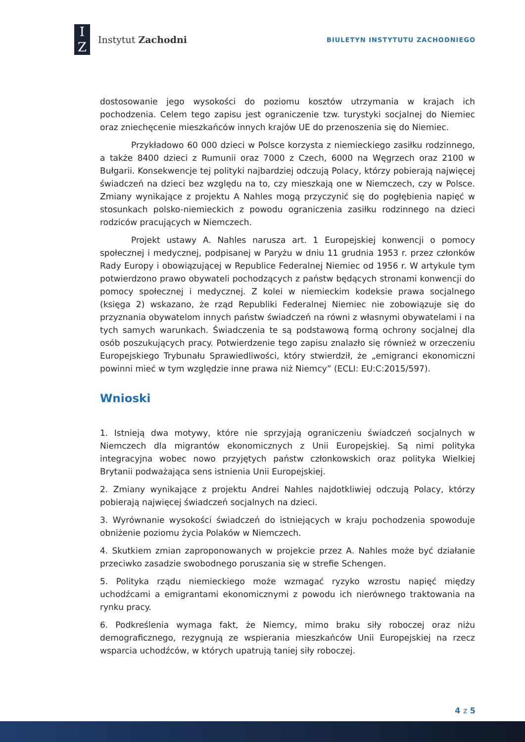I
Z
Instytut Zachodni
BIULETYN INSTYTUTU ZACHODNIEGO
dostosowanie jego wysokości do poziomu kosztów utrzymania w krajach ich pochodzenia. Celem tego zapisu jest ograniczenie tzw. turystyki socjalnej do Niemiec oraz zniechęcenie mieszkańców innych krajów UE do przenoszenia się do Niemiec.
Przykładowo 60 000 dzieci w Polsce korzysta z niemieckiego zasiłku rodzinnego, a także 8400 dzieci z Rumunii oraz 7000 z Czech, 6000 na Węgrzech oraz 2100 w Bułgarii. Konsekwencje tej polityki najbardziej odczują Polacy, którzy pobierają najwięcej świadczeń na dzieci bez względu na to, czy mieszkają one w Niemczech, czy w Polsce. Zmiany wynikające z projektu A Nahles mogą przyczynić się do pogłębienia napięć w stosunkach polsko-niemieckich z powodu ograniczenia zasiłku rodzinnego na dzieci rodziców pracujących w Niemczech.
Projekt ustawy A. Nahles narusza art. 1 Europejskiej konwencji o pomocy społecznej i medycznej, podpisanej w Paryżu w dniu 11 grudnia 1953 r. przez członków Rady Europy i obowiązującej w Republice Federalnej Niemiec od 1956 r. W artykule tym potwierdzono prawo obywateli pochodzących z państw będących stronami konwencji do pomocy społecznej i medycznej. Z kolei w niemieckim kodeksie prawa socjalnego (księga 2) wskazano, że rząd Republiki Federalnej Niemiec nie zobowiązuje się do przyznania obywatelom innych państw świadczeń na równi z własnymi obywatelami i na tych samych warunkach. Świadczenia te są podstawową formą ochrony socjalnej dla osób poszukujących pracy. Potwierdzenie tego zapisu znalazło się również w orzeczeniu Europejskiego Trybunału Sprawiedliwości, który stwierdził, że „emigranci ekonomiczni powinni mieć w tym względzie inne prawa niż Niemcy” (ECLI: EU:C:2015/597).
Wnioski
1. Istnieją dwa motywy, które nie sprzyjają ograniczeniu świadczeń socjalnych w Niemczech dla migrantów ekonomicznych z Unii Europejskiej. Są nimi polityka integracyjna wobec nowo przyjętych państw członkowskich oraz polityka Wielkiej Brytanii podważająca sens istnienia Unii Europejskiej.
2. Zmiany wynikające z projektu Andrei Nahles najdotkliwiej odczują Polacy, którzy pobierają najwięcej świadczeń socjalnych na dzieci.
3. Wyrównanie wysokości świadczeń do istniejących w kraju pochodzenia spowoduje obniżenie poziomu życia Polaków w Niemczech.
4. Skutkiem zmian zaproponowanych w projekcie przez A. Nahles może być działanie przeciwko zasadzie swobodnego poruszania się w strefie Schengen.
5. Polityka rządu niemieckiego może wzmagać ryzyko wzrostu napięć między uchodźcami a emigrantami ekonomicznymi z powodu ich nierównego traktowania na rynku pracy.
6. Podkreślenia wymaga fakt, że Niemcy, mimo braku siły roboczej oraz niżu demograficznego, rezygnują ze wspierania mieszkańców Unii Europejskiej na rzecz wsparcia uchodźców, w których upatrują taniej siły roboczej.
4 z 5